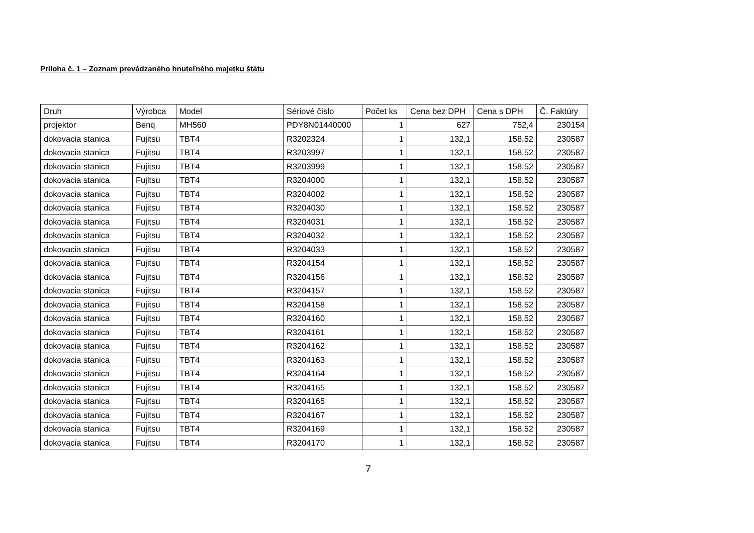Príloha č. 1 – Zoznam prevádzaného hnuteľného majetku štátu
| Druh | Výrobca | Model | Sériové číslo | Počet ks | Cena bez DPH | Cena s DPH | Č. Faktúry |
| --- | --- | --- | --- | --- | --- | --- | --- |
| projektor | Benq | MH560 | PDY8N01440000 | 1 | 627 | 752,4 | 230154 |
| dokovacia stanica | Fujitsu | TBT4 | R3202324 | 1 | 132,1 | 158,52 | 230587 |
| dokovacia stanica | Fujitsu | TBT4 | R3203997 | 1 | 132,1 | 158,52 | 230587 |
| dokovacia stanica | Fujitsu | TBT4 | R3203999 | 1 | 132,1 | 158,52 | 230587 |
| dokovacia stanica | Fujitsu | TBT4 | R3204000 | 1 | 132,1 | 158,52 | 230587 |
| dokovacia stanica | Fujitsu | TBT4 | R3204002 | 1 | 132,1 | 158,52 | 230587 |
| dokovacia stanica | Fujitsu | TBT4 | R3204030 | 1 | 132,1 | 158,52 | 230587 |
| dokovacia stanica | Fujitsu | TBT4 | R3204031 | 1 | 132,1 | 158,52 | 230587 |
| dokovacia stanica | Fujitsu | TBT4 | R3204032 | 1 | 132,1 | 158,52 | 230587 |
| dokovacia stanica | Fujitsu | TBT4 | R3204033 | 1 | 132,1 | 158,52 | 230587 |
| dokovacia stanica | Fujitsu | TBT4 | R3204154 | 1 | 132,1 | 158,52 | 230587 |
| dokovacia stanica | Fujitsu | TBT4 | R3204156 | 1 | 132,1 | 158,52 | 230587 |
| dokovacia stanica | Fujitsu | TBT4 | R3204157 | 1 | 132,1 | 158,52 | 230587 |
| dokovacia stanica | Fujitsu | TBT4 | R3204158 | 1 | 132,1 | 158,52 | 230587 |
| dokovacia stanica | Fujitsu | TBT4 | R3204160 | 1 | 132,1 | 158,52 | 230587 |
| dokovacia stanica | Fujitsu | TBT4 | R3204161 | 1 | 132,1 | 158,52 | 230587 |
| dokovacia stanica | Fujitsu | TBT4 | R3204162 | 1 | 132,1 | 158,52 | 230587 |
| dokovacia stanica | Fujitsu | TBT4 | R3204163 | 1 | 132,1 | 158,52 | 230587 |
| dokovacia stanica | Fujitsu | TBT4 | R3204164 | 1 | 132,1 | 158,52 | 230587 |
| dokovacia stanica | Fujitsu | TBT4 | R3204165 | 1 | 132,1 | 158,52 | 230587 |
| dokovacia stanica | Fujitsu | TBT4 | R3204165 | 1 | 132,1 | 158,52 | 230587 |
| dokovacia stanica | Fujitsu | TBT4 | R3204167 | 1 | 132,1 | 158,52 | 230587 |
| dokovacia stanica | Fujitsu | TBT4 | R3204169 | 1 | 132,1 | 158,52 | 230587 |
| dokovacia stanica | Fujitsu | TBT4 | R3204170 | 1 | 132,1 | 158,52 | 230587 |
7